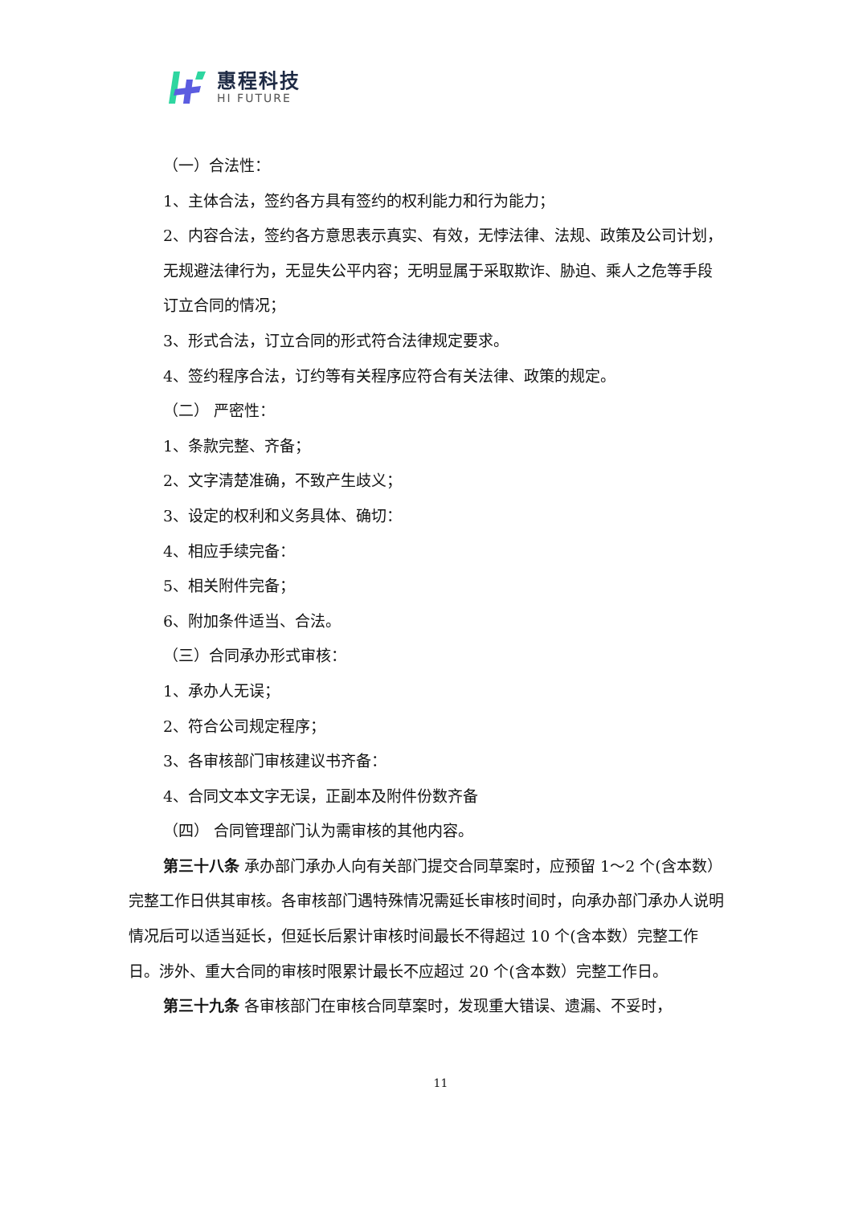惠程科技
HI FUTURE
（一）合法性：
1、主体合法，签约各方具有签约的权利能力和行为能力；
2、内容合法，签约各方意思表示真实、有效，无悖法律、法规、政策及公司计划，无规避法律行为，无显失公平内容；无明显属于采取欺诈、胁迫、乘人之危等手段订立合同的情况；
3、形式合法，订立合同的形式符合法律规定要求。
4、签约程序合法，订约等有关程序应符合有关法律、政策的规定。
（二） 严密性：
1、条款完整、齐备；
2、文字清楚准确，不致产生歧义；
3、设定的权利和义务具体、确切：
4、相应手续完备：
5、相关附件完备；
6、附加条件适当、合法。
（三）合同承办形式审核：
1、承办人无误；
2、符合公司规定程序；
3、各审核部门审核建议书齐备：
4、合同文本文字无误，正副本及附件份数齐备
（四） 合同管理部门认为需审核的其他内容。
第三十八条 承办部门承办人向有关部门提交合同草案时，应预留 1～2 个(含本数）完整工作日供其审核。各审核部门遇特殊情况需延长审核时间时，向承办部门承办人说明情况后可以适当延长，但延长后累计审核时间最长不得超过 10 个(含本数）完整工作日。涉外、重大合同的审核时限累计最长不应超过 20 个(含本数）完整工作日。
第三十九条 各审核部门在审核合同草案时，发现重大错误、遗漏、不妥时，
11